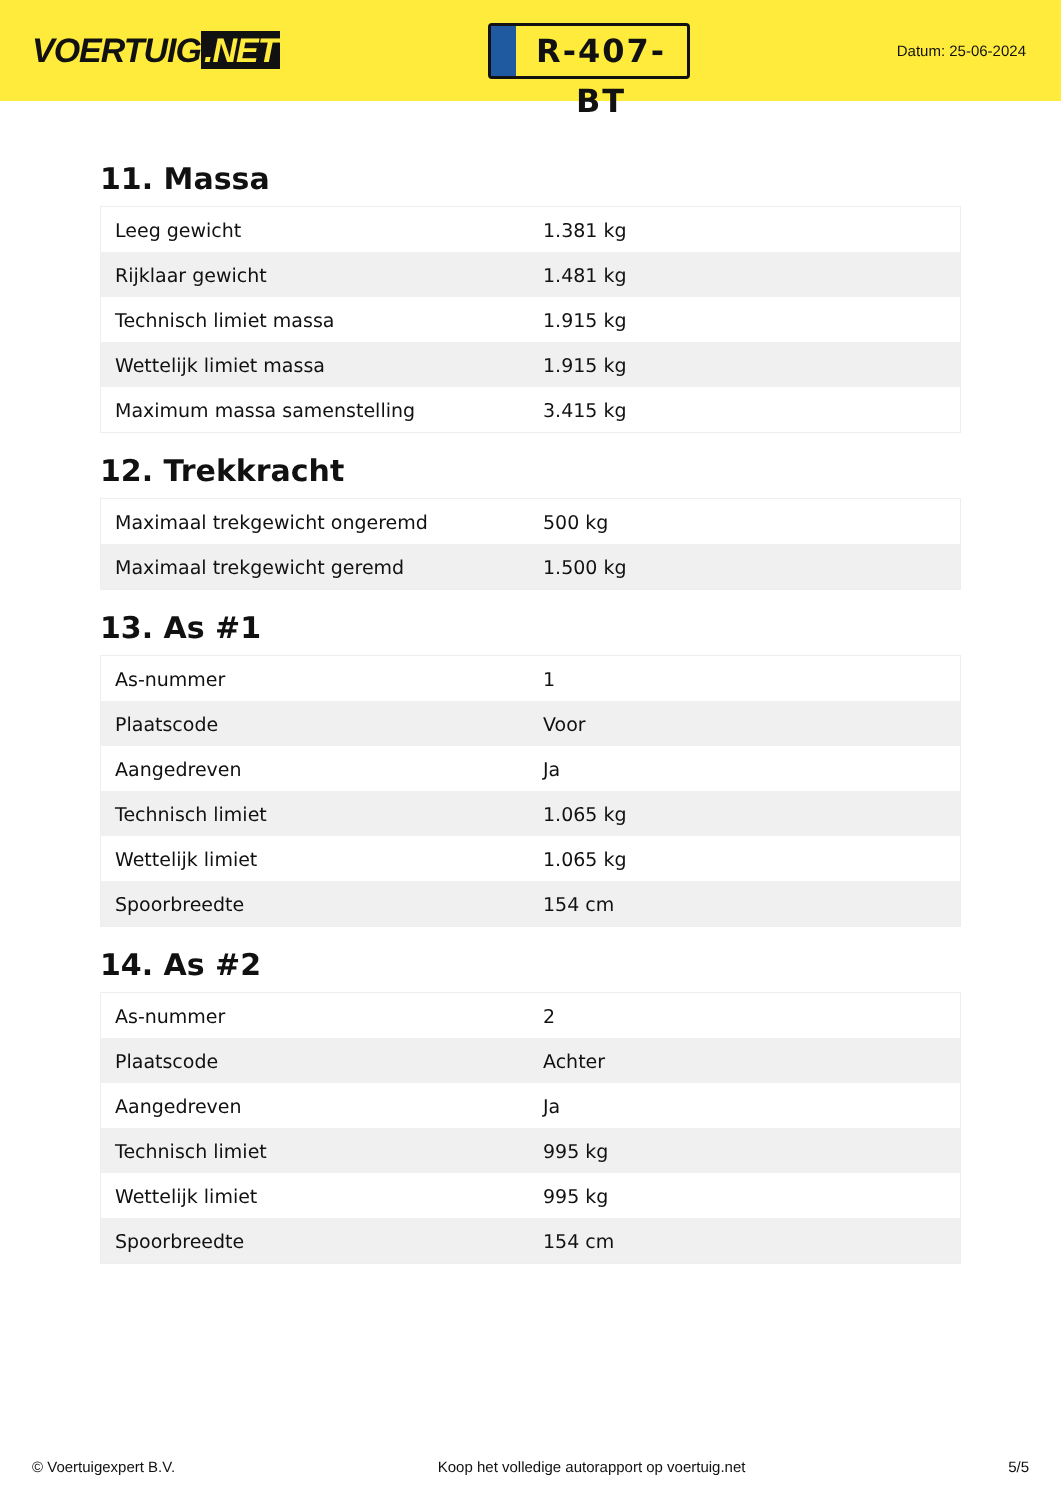VOERTUIG.NET
R-407-BT
Datum: 25-06-2024
11. Massa
| Leeg gewicht | 1.381 kg |
| Rijklaar gewicht | 1.481 kg |
| Technisch limiet massa | 1.915 kg |
| Wettelijk limiet massa | 1.915 kg |
| Maximum massa samenstelling | 3.415 kg |
12. Trekkracht
| Maximaal trekgewicht ongeremd | 500 kg |
| Maximaal trekgewicht geremd | 1.500 kg |
13. As #1
| As-nummer | 1 |
| Plaatscode | Voor |
| Aangedreven | Ja |
| Technisch limiet | 1.065 kg |
| Wettelijk limiet | 1.065 kg |
| Spoorbreedte | 154 cm |
14. As #2
| As-nummer | 2 |
| Plaatscode | Achter |
| Aangedreven | Ja |
| Technisch limiet | 995 kg |
| Wettelijk limiet | 995 kg |
| Spoorbreedte | 154 cm |
© Voertuigexpert B.V. Koop het volledige autorapport op voertuig.net 5/5